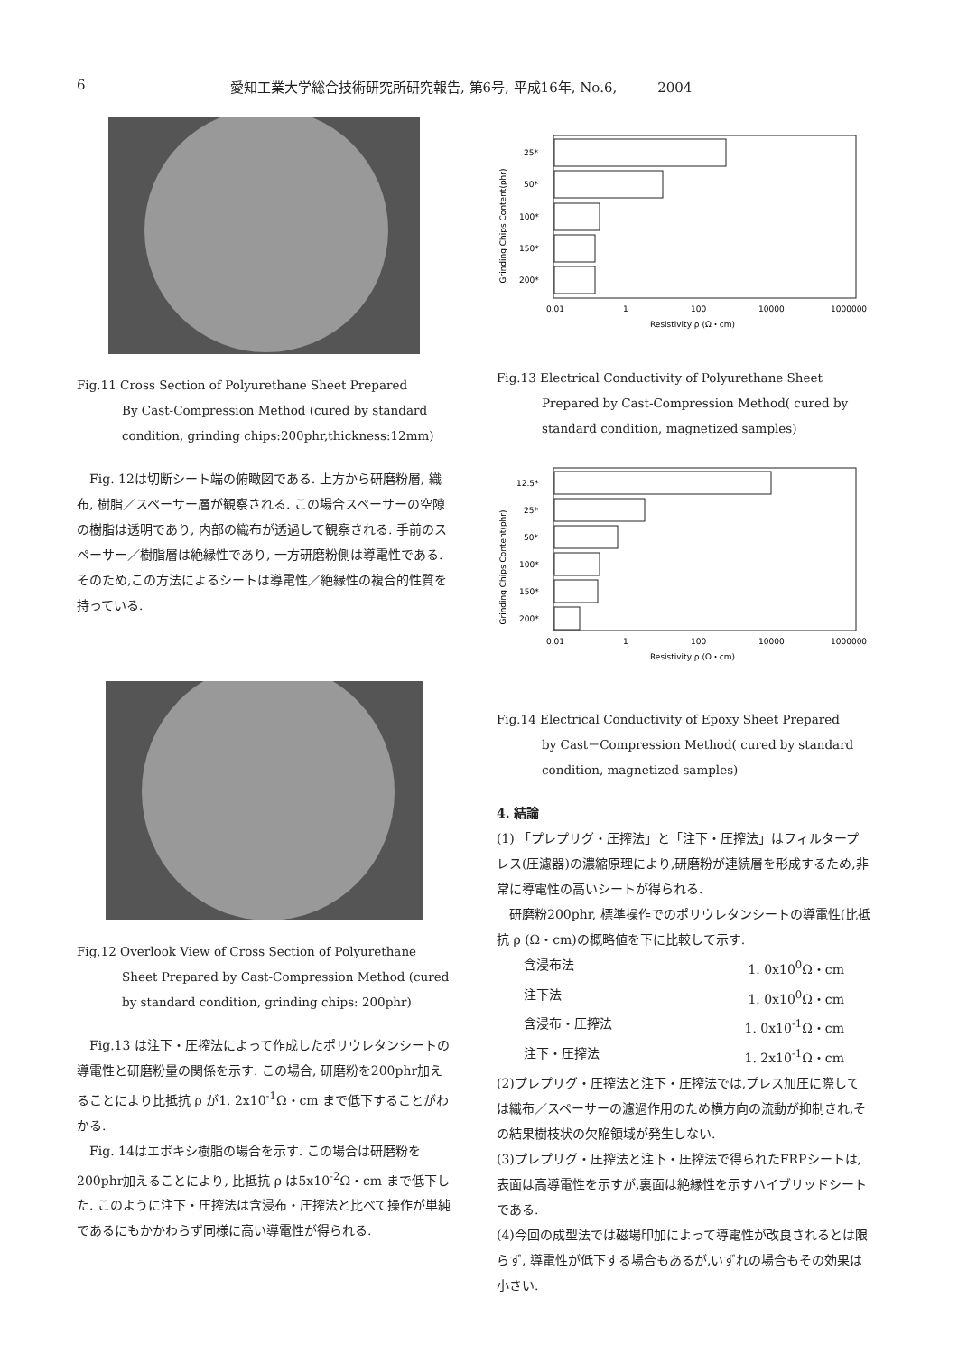6 愛知工業大学総合技術研究所研究報告, 第6号, 平成16年, No.6,　　　2004
Fig.11 Cross Section of Polyurethane Sheet Prepared
By Cast-Compression Method (cured by standard condition, grinding chips:200phr,thickness:12mm)
Fig. 12は切断シート端の俯瞰図である. 上方から研磨粉層, 織布, 樹脂／スペーサー層が観察される. この場合スペーサーの空隙の樹脂は透明であり, 内部の織布が透過して観察される. 手前のスペーサー／樹脂層は絶縁性であり, 一方研磨粉側は導電性である. そのため,この方法によるシートは導電性／絶縁性の複合的性質を持っている.
Fig.12 Overlook View of Cross Section of Polyurethane
Sheet Prepared by Cast-Compression Method (cured by standard condition, grinding chips: 200phr)
Fig.13 は注下・圧搾法によって作成したポリウレタンシートの導電性と研磨粉量の関係を示す. この場合, 研磨粉を200phr加えることにより比抵抗 ρ が1. 2x10<sup>-1</sup>Ω・cm まで低下することがわかる.
Fig. 14はエポキシ樹脂の場合を示す. この場合は研磨粉を200phr加えることにより, 比抵抗 ρ は5x10<sup>-2</sup>Ω・cm まで低下した. このように注下・圧搾法は含浸布・圧搾法と比べて操作が単純であるにもかかわらず同様に高い導電性が得られる.
Grinding Chips Content(phr)
25*
50*
100*
150*
200*
0.01
1
100
10000
1000000
Resistivity ρ (Ω・cm)
Fig.13 Electrical Conductivity of Polyurethane Sheet
Prepared by Cast-Compression Method( cured by standard condition, magnetized samples)
Grinding Chips Content(phr)
12.5*
25*
50*
100*
150*
200*
0.01
1
100
10000
1000000
Resistivity ρ (Ω・cm)
Fig.14 Electrical Conductivity of Epoxy Sheet Prepared
by Cast－Compression Method( cured by standard condition, magnetized samples)
4. 結論
(1) 「プレプリグ・圧搾法」と「注下・圧搾法」はフィルタープレス(圧濾器)の濃縮原理により,研磨粉が連続層を形成するため,非常に導電性の高いシートが得られる.
研磨粉200phr, 標準操作でのポリウレタンシートの導電性(比抵抗 ρ (Ω・cm)の概略値を下に比較して示す.
含浸布法 1. 0x10<sup>0</sup>Ω・cm
注下法 1. 0x10<sup>0</sup>Ω・cm
含浸布・圧搾法 1. 0x10<sup>-1</sup>Ω・cm
注下・圧搾法 1. 2x10<sup>-1</sup>Ω・cm
(2)プレプリグ・圧搾法と注下・圧搾法では,プレス加圧に際しては織布／スペーサーの濾過作用のため横方向の流動が抑制され,その結果樹枝状の欠陥領域が発生しない.
(3)プレプリグ・圧搾法と注下・圧搾法で得られたFRPシートは,表面は高導電性を示すが,裏面は絶縁性を示すハイブリッドシートである.
(4)今回の成型法では磁場印加によって導電性が改良されるとは限らず, 導電性が低下する場合もあるが,いずれの場合もその効果は小さい.